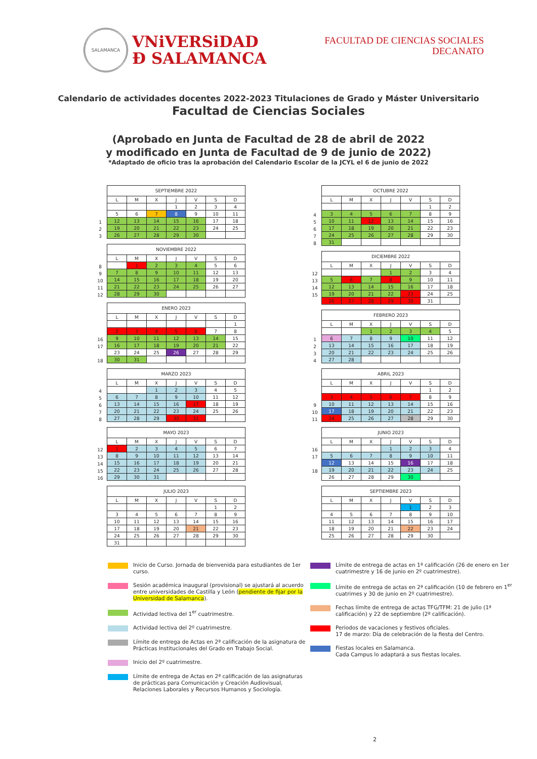SALAMANCA
VNiVERSiDAD
Ð SALAMANCA
FACULTAD DE CIENCIAS SOCIALES
DECANATO
Calendario de actividades docentes 2022-2023 Titulaciones de Grado y Máster Universitario
Facultad de Ciencias Sociales
(Aprobado en Junta de Facultad de 28 de abril de 2022
y modificado en Junta de Facultad de 9 de junio de 2022)
*Adaptado de oficio tras la aprobación del Calendario Escolar de la JCYL el 6 de junio de 2022
| | SEPTIEMBRE 2022 | | | | | | |
| | L | M | X | J | V | S | D |
| | | | | 1 | 2 | 3 | 4 |
| | 5 | 6 | 7 | 8 | 9 | 10 | 11 |
| 1 | 12 | 13 | 14 | 15 | 16 | 17 | 18 |
| 2 | 19 | 20 | 21 | 22 | 23 | 24 | 25 |
| 3 | 26 | 27 | 28 | 29 | 30 | | |
| | NOVIEMBRE 2022 | | | | | | |
| | L | M | X | J | V | S | D |
| 8 | | 1 | 2 | 3 | 4 | 5 | 6 |
| 9 | 7 | 8 | 9 | 10 | 11 | 12 | 13 |
| 10 | 14 | 15 | 16 | 17 | 18 | 19 | 20 |
| 11 | 21 | 22 | 23 | 24 | 25 | 26 | 27 |
| 12 | 28 | 29 | 30 | | | | |
| | ENERO 2023 | | | | | | |
| | L | M | X | J | V | S | D |
| | | | | | | | 1 |
| | 2 | 3 | 4 | 5 | 6 | 7 | 8 |
| 16 | 9 | 10 | 11 | 12 | 13 | 14 | 15 |
| 17 | 16 | 17 | 18 | 19 | 20 | 21 | 22 |
| | 23 | 24 | 25 | 26 | 27 | 28 | 29 |
| 18 | 30 | 31 | | | | | |
| | MARZO 2023 | | | | | | |
| | L | M | X | J | V | S | D |
| 4 | | | 1 | 2 | 3 | 4 | 5 |
| 5 | 6 | 7 | 8 | 9 | 10 | 11 | 12 |
| 6 | 13 | 14 | 15 | 16 | 17 | 18 | 19 |
| 7 | 20 | 21 | 22 | 23 | 24 | 25 | 26 |
| 8 | 27 | 28 | 29 | 30 | 31 | | |
| | MAYO 2023 | | | | | | |
| | L | M | X | J | V | S | D |
| 12 | 1 | 2 | 3 | 4 | 5 | 6 | 7 |
| 13 | 8 | 9 | 10 | 11 | 12 | 13 | 14 |
| 14 | 15 | 16 | 17 | 18 | 19 | 20 | 21 |
| 15 | 22 | 23 | 24 | 25 | 26 | 27 | 28 |
| 16 | 29 | 30 | 31 | | | | |
| | JULIO 2023 | | | | | | |
| | L | M | X | J | V | S | D |
| | | | | | | 1 | 2 |
| | 3 | 4 | 5 | 6 | 7 | 8 | 9 |
| | 10 | 11 | 12 | 13 | 14 | 15 | 16 |
| | 17 | 18 | 19 | 20 | 21 | 22 | 23 |
| | 24 | 25 | 26 | 27 | 28 | 29 | 30 |
| | 31 | | | | | | |
| | OCTUBRE 2022 | | | | | | |
| | L | M | X | J | V | S | D |
| | | | | | | 1 | 2 |
| 4 | 3 | 4 | 5 | 6 | 7 | 8 | 9 |
| 5 | 10 | 11 | 12 | 13 | 14 | 15 | 16 |
| 6 | 17 | 18 | 19 | 20 | 21 | 22 | 23 |
| 7 | 24 | 25 | 26 | 27 | 28 | 29 | 30 |
| 8 | 31 | | | | | | |
| | DICIEMBRE 2022 | | | | | | |
| | L | M | X | J | V | S | D |
| 12 | | | | 1 | 2 | 3 | 4 |
| 13 | 5 | 6 | 7 | 8 | 9 | 10 | 11 |
| 14 | 12 | 13 | 14 | 15 | 16 | 17 | 18 |
| 15 | 19 | 20 | 21 | 22 | 23 | 24 | 25 |
| | 26 | 27 | 28 | 29 | 30 | 31 | |
| | FEBRERO 2023 | | | | | | |
| | L | M | X | J | V | S | D |
| | | | 1 | 2 | 3 | 4 | 5 |
| 1 | 6 | 7 | 8 | 9 | 10 | 11 | 12 |
| 2 | 13 | 14 | 15 | 16 | 17 | 18 | 19 |
| 3 | 20 | 21 | 22 | 23 | 24 | 25 | 26 |
| 4 | 27 | 28 | | | | | |
| | ABRIL 2023 | | | | | | |
| | L | M | X | J | V | S | D |
| | | | | | | 1 | 2 |
| | 3 | 4 | 5 | 6 | 7 | 8 | 9 |
| 9 | 10 | 11 | 12 | 13 | 14 | 15 | 16 |
| 10 | 17 | 18 | 19 | 20 | 21 | 22 | 23 |
| 11 | 24 | 25 | 26 | 27 | 28 | 29 | 30 |
| | JUNIO 2023 | | | | | | |
| | L | M | X | J | V | S | D |
| 16 | | | | 1 | 2 | 3 | 4 |
| 17 | 5 | 6 | 7 | 8 | 9 | 10 | 11 |
| | 12 | 13 | 14 | 15 | 16 | 17 | 18 |
| 18 | 19 | 20 | 21 | 22 | 23 | 24 | 25 |
| | 26 | 27 | 28 | 29 | 30 | | |
| | SEPTIEMBRE 2023 | | | | | | |
| | L | M | X | J | V | S | D |
| | | | | | 1 | 2 | 3 |
| | 4 | 5 | 6 | 7 | 8 | 9 | 10 |
| | 11 | 12 | 13 | 14 | 15 | 16 | 17 |
| | 18 | 19 | 20 | 21 | 22 | 23 | 24 |
| | 25 | 26 | 27 | 28 | 29 | 30 | |
Inicio de Curso. Jornada de bienvenida para estudiantes de 1er curso.
Sesión académica inaugural (provisional) se ajustará al acuerdo entre universidades de Castilla y León (pendiente de fijar por la Universidad de Salamanca).
Actividad lectiva del 1<sup>er</sup> cuatrimestre.
Actividad lectiva del 2º cuatrimestre.
Límite de entrega de Actas en 2ª calificación de la asignatura de Prácticas Institucionales del Grado en Trabajo Social.
Inicio del 2º cuatrimestre.
Límite de entrega de Actas en 2ª calificación de las asignaturas de prácticas para Comunicación y Creación Audiovisual, Relaciones Laborales y Recursos Humanos y Sociología.
Límite de entrega de actas en 1ª calificación (26 de enero en 1er cuatrimestre y 16 de junio en 2º cuatrimestre).
Límite de entrega de actas en 2ª calificación (10 de febrero en 1<sup>er</sup> cuatrimes y 30 de junio en 2º cuatrimestre).
Fechas límite de entrega de actas TFG/TFM: 21 de julio (1ª calificación) y 22 de septiembre (2ª calificación).
Periodos de vacaciones y festivos oficiales.
17 de marzo: Día de celebración de la fiesta del Centro.
Fiestas locales en Salamanca.
Cada Campus lo adaptará a sus fiestas locales.
2